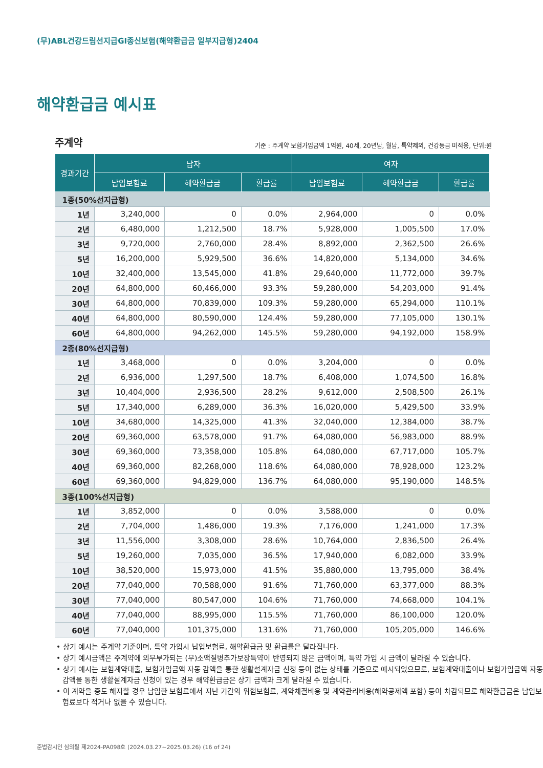(무)ABL건강드림선지급GI종신보험(해약환급금 일부지급형)2404
해약환급금 예시표
주계약
기준 : 주계약 보험가입금액 1억원, 40세, 20년납, 월납, 특약제외, 건강등급 미적용, 단위:원
| 경과기간 | 남자 | | | 여자 | | |
| --- | --- | --- | --- | --- | --- | --- |
| | 납입보험료 | 해약환급금 | 환급률 | 납입보험료 | 해약환급금 | 환급률 |
| 1종(50%선지급형) | | | | | | |
| 1년 | 3,240,000 | 0 | 0.0% | 2,964,000 | 0 | 0.0% |
| 2년 | 6,480,000 | 1,212,500 | 18.7% | 5,928,000 | 1,005,500 | 17.0% |
| 3년 | 9,720,000 | 2,760,000 | 28.4% | 8,892,000 | 2,362,500 | 26.6% |
| 5년 | 16,200,000 | 5,929,500 | 36.6% | 14,820,000 | 5,134,000 | 34.6% |
| 10년 | 32,400,000 | 13,545,000 | 41.8% | 29,640,000 | 11,772,000 | 39.7% |
| 20년 | 64,800,000 | 60,466,000 | 93.3% | 59,280,000 | 54,203,000 | 91.4% |
| 30년 | 64,800,000 | 70,839,000 | 109.3% | 59,280,000 | 65,294,000 | 110.1% |
| 40년 | 64,800,000 | 80,590,000 | 124.4% | 59,280,000 | 77,105,000 | 130.1% |
| 60년 | 64,800,000 | 94,262,000 | 145.5% | 59,280,000 | 94,192,000 | 158.9% |
| 2종(80%선지급형) | | | | | | |
| 1년 | 3,468,000 | 0 | 0.0% | 3,204,000 | 0 | 0.0% |
| 2년 | 6,936,000 | 1,297,500 | 18.7% | 6,408,000 | 1,074,500 | 16.8% |
| 3년 | 10,404,000 | 2,936,500 | 28.2% | 9,612,000 | 2,508,500 | 26.1% |
| 5년 | 17,340,000 | 6,289,000 | 36.3% | 16,020,000 | 5,429,500 | 33.9% |
| 10년 | 34,680,000 | 14,325,000 | 41.3% | 32,040,000 | 12,384,000 | 38.7% |
| 20년 | 69,360,000 | 63,578,000 | 91.7% | 64,080,000 | 56,983,000 | 88.9% |
| 30년 | 69,360,000 | 73,358,000 | 105.8% | 64,080,000 | 67,717,000 | 105.7% |
| 40년 | 69,360,000 | 82,268,000 | 118.6% | 64,080,000 | 78,928,000 | 123.2% |
| 60년 | 69,360,000 | 94,829,000 | 136.7% | 64,080,000 | 95,190,000 | 148.5% |
| 3종(100%선지급형) | | | | | | |
| 1년 | 3,852,000 | 0 | 0.0% | 3,588,000 | 0 | 0.0% |
| 2년 | 7,704,000 | 1,486,000 | 19.3% | 7,176,000 | 1,241,000 | 17.3% |
| 3년 | 11,556,000 | 3,308,000 | 28.6% | 10,764,000 | 2,836,500 | 26.4% |
| 5년 | 19,260,000 | 7,035,000 | 36.5% | 17,940,000 | 6,082,000 | 33.9% |
| 10년 | 38,520,000 | 15,973,000 | 41.5% | 35,880,000 | 13,795,000 | 38.4% |
| 20년 | 77,040,000 | 70,588,000 | 91.6% | 71,760,000 | 63,377,000 | 88.3% |
| 30년 | 77,040,000 | 80,547,000 | 104.6% | 71,760,000 | 74,668,000 | 104.1% |
| 40년 | 77,040,000 | 88,995,000 | 115.5% | 71,760,000 | 86,100,000 | 120.0% |
| 60년 | 77,040,000 | 101,375,000 | 131.6% | 71,760,000 | 105,205,000 | 146.6% |
• 상기 예시는 주계약 기준이며, 특약 가입시 납입보험료, 해약환급금 및 환급률은 달라집니다.
• 상기 예시금액은 주계약에 의무부가되는 (무)소액질병추가보장특약이 반영되지 않은 금액이며, 특약 가입 시 금액이 달라질 수 있습니다.
• 상기 예시는 보험계약대출, 보험가입금액 자동 감액을 통한 생활설계자금 신청 등이 없는 상태를 기준으로 예시되었으므로, 보험계약대출이나 보험가입금액 자동 감액을 통한 생활설계자금 신청이 있는 경우 해약환급금은 상기 금액과 크게 달라질 수 있습니다.
• 이 계약을 중도 해지할 경우 납입한 보험료에서 지난 기간의 위험보험료, 계약체결비용 및 계약관리비용(해약공제액 포함) 등이 차감되므로 해약환급금은 납입보험료보다 적거나 없을 수 있습니다.
준법감시인 심의필 제2024-PA098호 (2024.03.27~2025.03.26) (16 of 24)